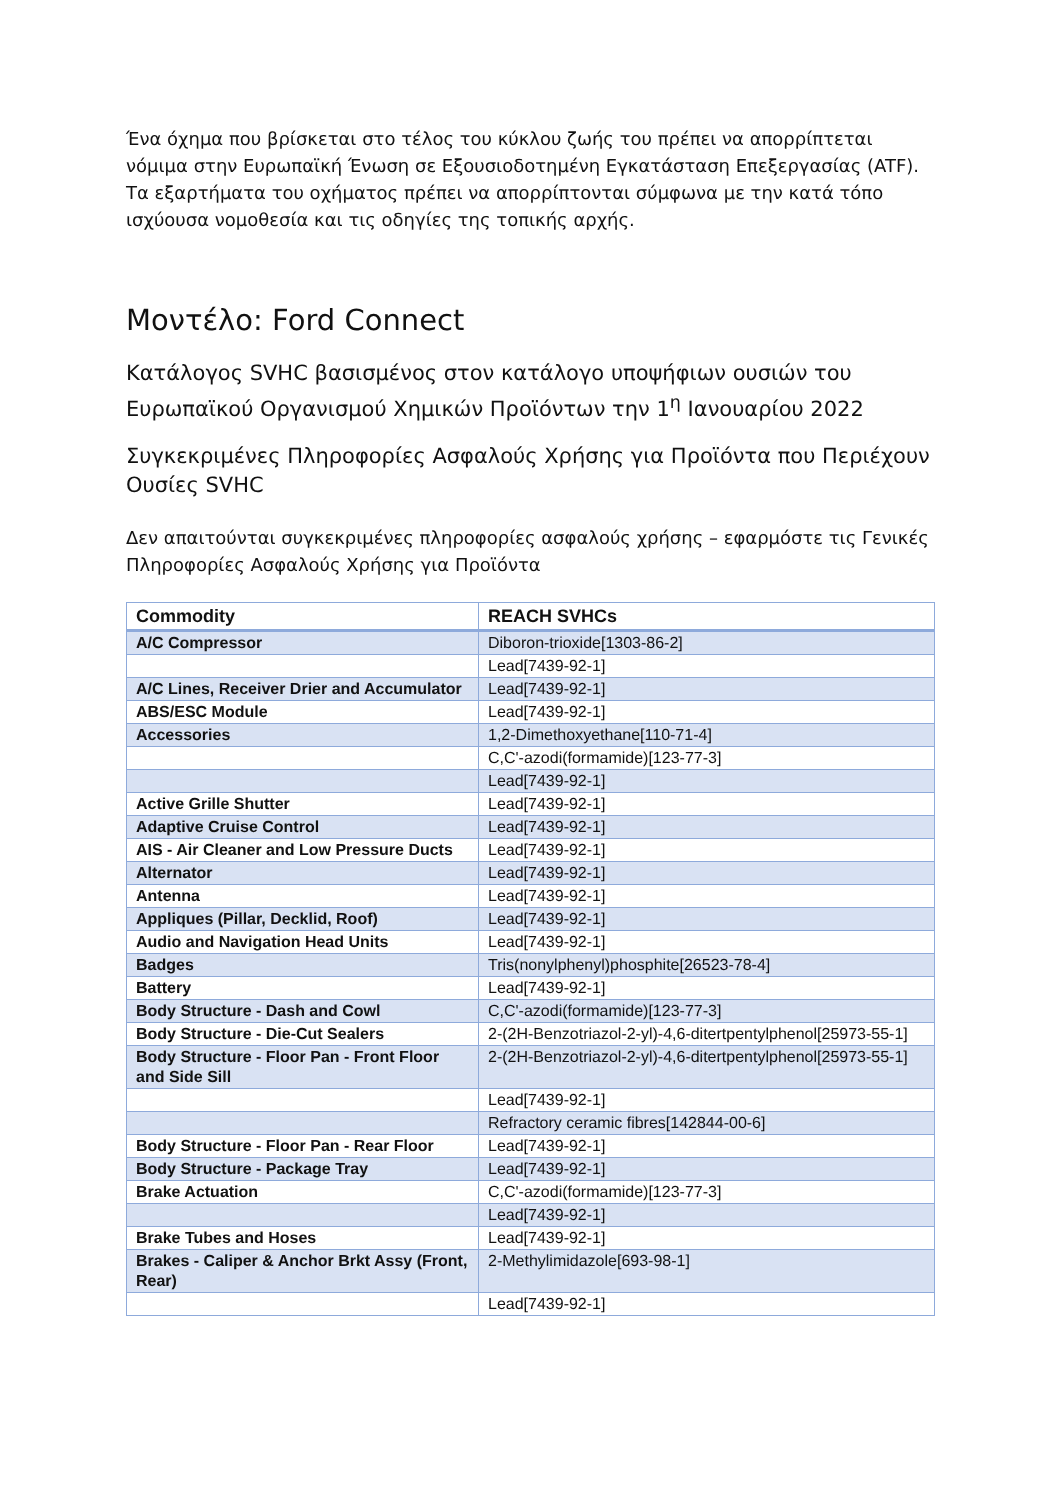Ένα όχημα που βρίσκεται στο τέλος του κύκλου ζωής του πρέπει να απορρίπτεται νόμιμα στην Ευρωπαϊκή Ένωση σε Εξουσιοδοτημένη Εγκατάσταση Επεξεργασίας (ATF). Τα εξαρτήματα του οχήματος πρέπει να απορρίπτονται σύμφωνα με την κατά τόπο ισχύουσα νομοθεσία και τις οδηγίες της τοπικής αρχής.
Μοντέλο: Ford Connect
Κατάλογος SVHC βασισμένος στον κατάλογο υποψήφιων ουσιών του Ευρωπαϊκού Οργανισμού Χημικών Προϊόντων την 1<sup>η</sup> Ιανουαρίου 2022
Συγκεκριμένες Πληροφορίες Ασφαλούς Χρήσης για Προϊόντα που Περιέχουν Ουσίες SVHC
Δεν απαιτούνται συγκεκριμένες πληροφορίες ασφαλούς χρήσης – εφαρμόστε τις Γενικές Πληροφορίες Ασφαλούς Χρήσης για Προϊόντα
| Commodity | REACH SVHCs |
| --- | --- |
| A/C Compressor | Diboron-trioxide[1303-86-2] |
| | Lead[7439-92-1] |
| A/C Lines, Receiver Drier and Accumulator | Lead[7439-92-1] |
| ABS/ESC Module | Lead[7439-92-1] |
| Accessories | 1,2-Dimethoxyethane[110-71-4] |
| | C,C'-azodi(formamide)[123-77-3] |
| | Lead[7439-92-1] |
| Active Grille Shutter | Lead[7439-92-1] |
| Adaptive Cruise Control | Lead[7439-92-1] |
| AIS - Air Cleaner and Low Pressure Ducts | Lead[7439-92-1] |
| Alternator | Lead[7439-92-1] |
| Antenna | Lead[7439-92-1] |
| Appliques (Pillar, Decklid, Roof) | Lead[7439-92-1] |
| Audio and Navigation Head Units | Lead[7439-92-1] |
| Badges | Tris(nonylphenyl)phosphite[26523-78-4] |
| Battery | Lead[7439-92-1] |
| Body Structure - Dash and Cowl | C,C'-azodi(formamide)[123-77-3] |
| Body Structure - Die-Cut Sealers | 2-(2H-Benzotriazol-2-yl)-4,6-ditertpentylphenol[25973-55-1] |
| Body Structure - Floor Pan - Front Floor and Side Sill | 2-(2H-Benzotriazol-2-yl)-4,6-ditertpentylphenol[25973-55-1] |
| | Lead[7439-92-1] |
| | Refractory ceramic fibres[142844-00-6] |
| Body Structure - Floor Pan - Rear Floor | Lead[7439-92-1] |
| Body Structure - Package Tray | Lead[7439-92-1] |
| Brake Actuation | C,C'-azodi(formamide)[123-77-3] |
| | Lead[7439-92-1] |
| Brake Tubes and Hoses | Lead[7439-92-1] |
| Brakes - Caliper & Anchor Brkt Assy (Front, Rear) | 2-Methylimidazole[693-98-1] |
| | Lead[7439-92-1] |